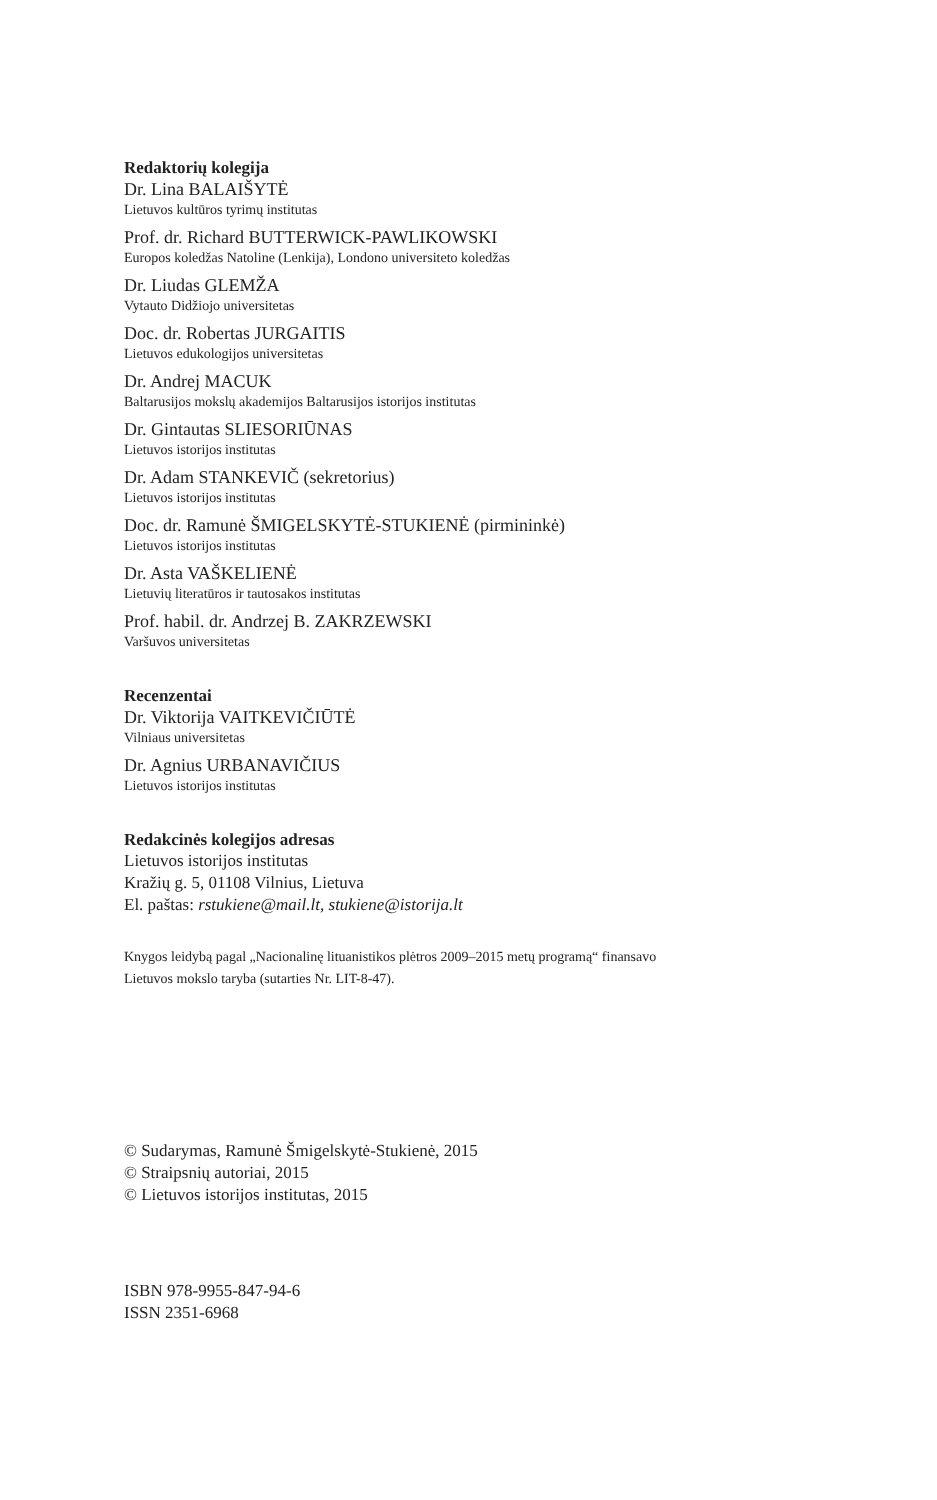Redaktorių kolegija
Dr. Lina BALAIŠYTĖ
Lietuvos kultūros tyrimų institutas
Prof. dr. Richard BUTTERWICK-PAWLIKOWSKI
Europos koledžas Natoline (Lenkija), Londono universiteto koledžas
Dr. Liudas GLEMŽA
Vytauto Didžiojo universitetas
Doc. dr. Robertas JURGAITIS
Lietuvos edukologijos universitetas
Dr. Andrej MACUK
Baltarusijos mokslų akademijos Baltarusijos istorijos institutas
Dr. Gintautas SLIESORIŪNAS
Lietuvos istorijos institutas
Dr. Adam STANKEVIČ (sekretorius)
Lietuvos istorijos institutas
Doc. dr. Ramunė ŠMIGELSKYTĖ-STUKIENĖ (pirmininkė)
Lietuvos istorijos institutas
Dr. Asta VAŠKELIENĖ
Lietuvių literatūros ir tautosakos institutas
Prof. habil. dr. Andrzej B. ZAKRZEWSKI
Varšuvos universitetas
Recenzentai
Dr. Viktorija VAITKEVIČIŪTĖ
Vilniaus universitetas
Dr. Agnius URBANAVIČIUS
Lietuvos istorijos institutas
Redakcinės kolegijos adresas
Lietuvos istorijos institutas
Kražių g. 5, 01108 Vilnius, Lietuva
El. paštas: rstukiene@mail.lt, stukiene@istorija.lt
Knygos leidybą pagal „Nacionalinę lituanistikos plėtros 2009–2015 metų programą“ finansavo
Lietuvos mokslo taryba (sutarties Nr. LIT-8-47).
© Sudarymas, Ramunė Šmigelskytė-Stukienė, 2015
© Straipsnių autoriai, 2015
© Lietuvos istorijos institutas, 2015
ISBN 978-9955-847-94-6
ISSN 2351-6968